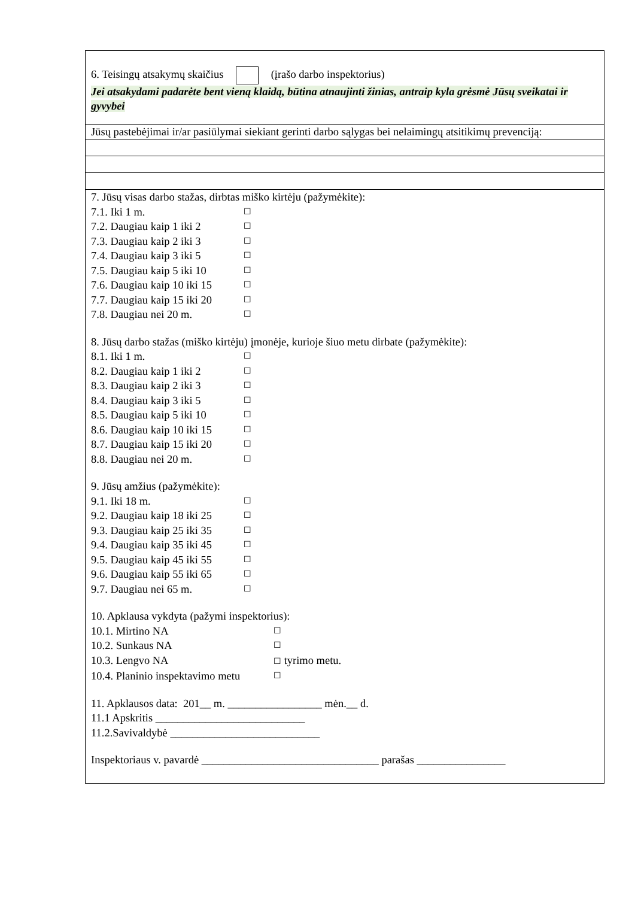6. Teisingų atsakymų skaičius (įrašo darbo inspektorius)
Jei atsakydami padarėte bent vieną klaidą, būtina atnaujinti žinias, antraip kyla grėsmė Jūsų sveikatai ir gyvybei
Jūsų pastebėjimai ir/ar pasiūlymai siekiant gerinti darbo sąlygas bei nelaimingų atsitikimų prevenciją:
7. Jūsų visas darbo stažas, dirbtas miško kirtėju (pažymėkite):
7.1. Iki 1 m. ☐
7.2. Daugiau kaip 1 iki 2 ☐
7.3. Daugiau kaip 2 iki 3 ☐
7.4. Daugiau kaip 3 iki 5 ☐
7.5. Daugiau kaip 5 iki 10 ☐
7.6. Daugiau kaip 10 iki 15 ☐
7.7. Daugiau kaip 15 iki 20 ☐
7.8. Daugiau nei 20 m. ☐
8. Jūsų darbo stažas (miško kirtėju) įmonėje, kurioje šiuo metu dirbate (pažymėkite):
8.1. Iki 1 m. ☐
8.2. Daugiau kaip 1 iki 2 ☐
8.3. Daugiau kaip 2 iki 3 ☐
8.4. Daugiau kaip 3 iki 5 ☐
8.5. Daugiau kaip 5 iki 10 ☐
8.6. Daugiau kaip 10 iki 15 ☐
8.7. Daugiau kaip 15 iki 20 ☐
8.8. Daugiau nei 20 m. ☐
9. Jūsų amžius (pažymėkite):
9.1. Iki 18 m. ☐
9.2. Daugiau kaip 18 iki 25 ☐
9.3. Daugiau kaip 25 iki 35 ☐
9.4. Daugiau kaip 35 iki 45 ☐
9.5. Daugiau kaip 45 iki 55 ☐
9.6. Daugiau kaip 55 iki 65 ☐
9.7. Daugiau nei 65 m. ☐
10. Apklausa vykdyta (pažymi inspektorius):
10.1. Mirtino NA ☐
10.2. Sunkaus NA ☐
10.3. Lengvo NA ☐ tyrimo metu.
10.4. Planinio inspektavimo metu ☐
11. Apklausos data: 201__ m. _________________ mėn.__ d.
11.1 Apskritis ___________________________
11.2.Savivaldybė ___________________________
Inspektoriaus v. pavardė ________________________________ parašas ________________